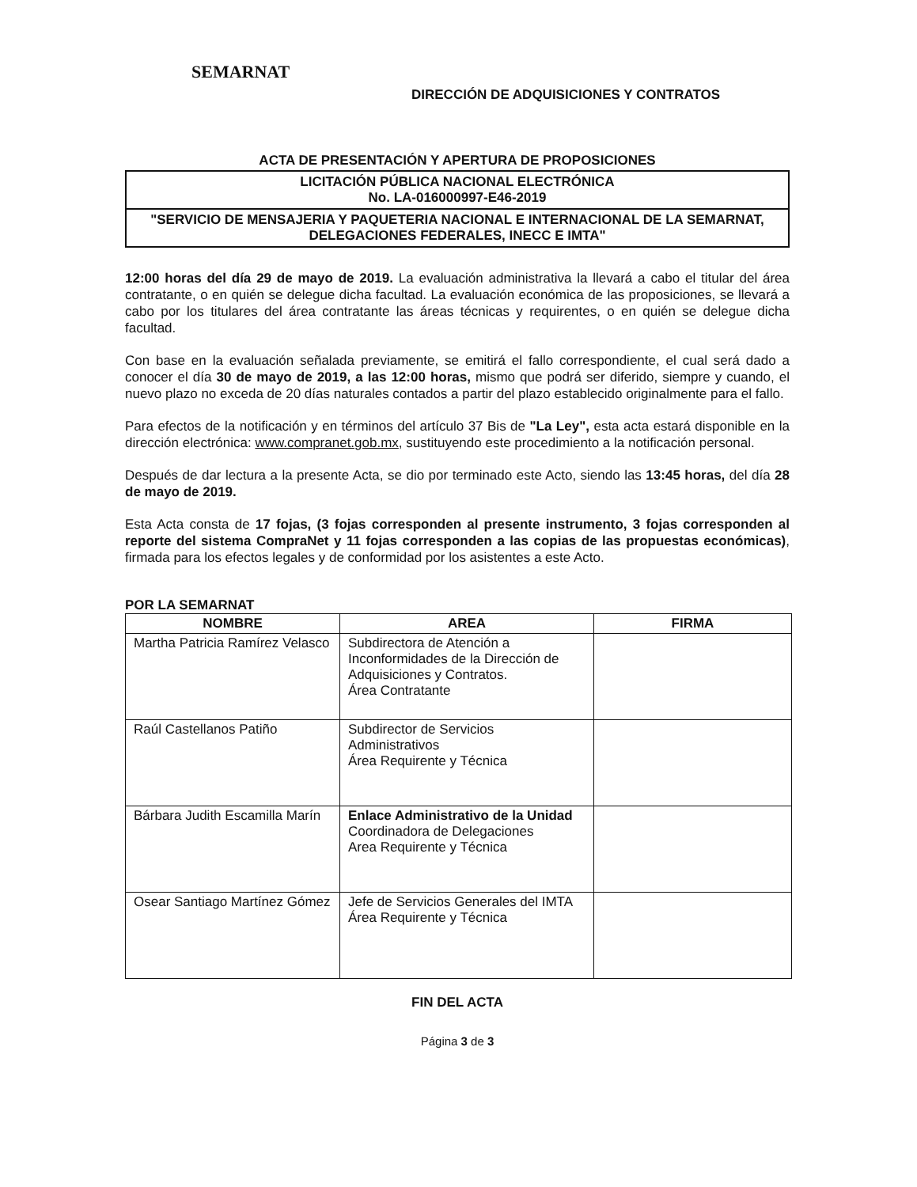SEMARNAT
DIRECCIÓN DE ADQUISICIONES Y CONTRATOS
ACTA DE PRESENTACIÓN Y APERTURA DE PROPOSICIONES
LICITACIÓN PÚBLICA NACIONAL ELECTRÓNICA
No. LA-016000997-E46-2019
"SERVICIO DE MENSAJERIA Y PAQUETERIA NACIONAL E INTERNACIONAL DE LA SEMARNAT, DELEGACIONES FEDERALES, INECC E IMTA"
12:00 horas del día 29 de mayo de 2019. La evaluación administrativa la llevará a cabo el titular del área contratante, o en quién se delegue dicha facultad. La evaluación económica de las proposiciones, se llevará a cabo por los titulares del área contratante las áreas técnicas y requirentes, o en quién se delegue dicha facultad.
Con base en la evaluación señalada previamente, se emitirá el fallo correspondiente, el cual será dado a conocer el día 30 de mayo de 2019, a las 12:00 horas, mismo que podrá ser diferido, siempre y cuando, el nuevo plazo no exceda de 20 días naturales contados a partir del plazo establecido originalmente para el fallo.
Para efectos de la notificación y en términos del artículo 37 Bis de "La Ley", esta acta estará disponible en la dirección electrónica: www.compranet.gob.mx, sustituyendo este procedimiento a la notificación personal.
Después de dar lectura a la presente Acta, se dio por terminado este Acto, siendo las 13:45 horas, del día 28 de mayo de 2019.
Esta Acta consta de 17 fojas, (3 fojas corresponden al presente instrumento, 3 fojas corresponden al reporte del sistema CompraNet y 11 fojas corresponden a las copias de las propuestas económicas), firmada para los efectos legales y de conformidad por los asistentes a este Acto.
POR LA SEMARNAT
| NOMBRE | AREA | FIRMA |
| --- | --- | --- |
| Martha Patricia Ramírez Velasco | Subdirectora de Atención a Inconformidades de la Dirección de Adquisiciones y Contratos. Área Contratante | |
| Raúl Castellanos Patiño | Subdirector de Servicios Administrativos Área Requirente y Técnica | |
| Bárbara Judith Escamilla Marín | Enlace Administrativo de la Unidad Coordinadora de Delegaciones Area Requirente y Técnica | |
| Osear Santiago Martínez Gómez | Jefe de Servicios Generales del IMTA Área Requirente y Técnica | |
FIN DEL ACTA
Página 3 de 3